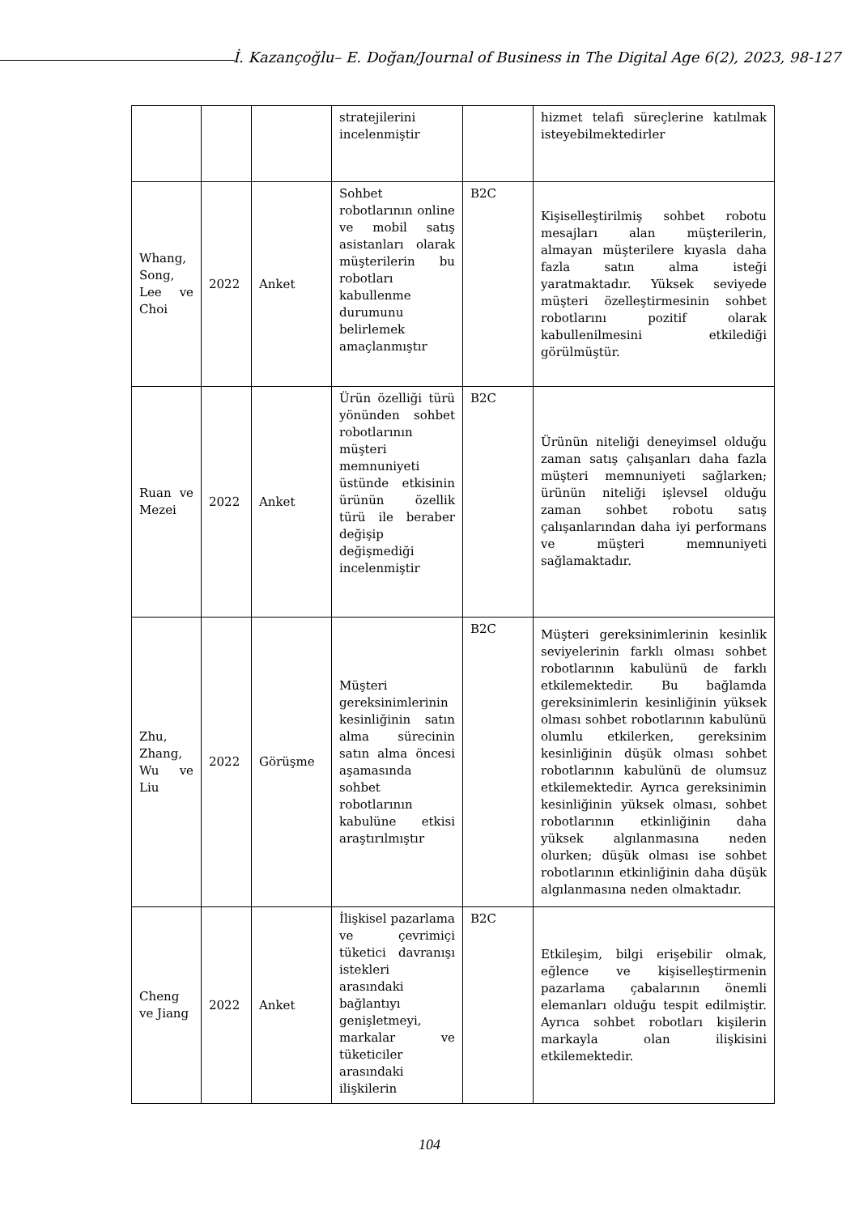İ. Kazançoğlu– E. Doğan/Journal of Business in The Digital Age 6(2), 2023, 98-127
| | | | stratejilerini incelenmiştir | | hizmet telafi süreçlerine katılmak isteyebilmektedirler |
| Whang, Song, Lee ve Choi | 2022 | Anket | Sohbet robotlarının online ve mobil satış asistanları olarak müşterilerin bu robotları kabullenme durumunu belirlemek amaçlanmıştır | B2C | Kişiselleştirilmiş sohbet robotu mesajları alan müşterilerin, almayan müşterilere kıyasla daha fazla satın alma isteği yaratmaktadır. Yüksek seviyede müşteri özelleştirmesinin sohbet robotlarını pozitif olarak kabullenilmesini etkilediği görülmüştür. |
| Ruan ve Mezei | 2022 | Anket | Ürün özelliği türü yönünden sohbet robotlarının müşteri memnuniyeti üstünde etkisinin ürünün özellik türü ile beraber değişip değişmediği incelenmiştir | B2C | Ürünün niteliği deneyimsel olduğu zaman satış çalışanları daha fazla müşteri memnuniyeti sağlarken; ürünün niteliği işlevsel olduğu zaman sohbet robotu satış çalışanlarından daha iyi performans ve müşteri memnuniyeti sağlamaktadır. |
| Zhu, Zhang, Wu ve Liu | 2022 | Görüşme | Müşteri gereksinimlerinin kesinliğinin satın alma sürecinin satın alma öncesi aşamasında sohbet robotlarının kabulüne etkisi araştırılmıştır | B2C | Müşteri gereksinimlerinin kesinlik seviyelerinin farklı olması sohbet robotlarının kabulünü de farklı etkilemektedir. Bu bağlamda gereksinimlerin kesinliğinin yüksek olması sohbet robotlarının kabulünü olumlu etkilerken, gereksinim kesinliğinin düşük olması sohbet robotlarının kabulünü de olumsuz etkilemektedir. Ayrıca gereksinimin kesinliğinin yüksek olması, sohbet robotlarının etkinliğinin daha yüksek algılanmasına neden olurken; düşük olması ise sohbet robotlarının etkinliğinin daha düşük algılanmasına neden olmaktadır. |
| Cheng ve Jiang | 2022 | Anket | İlişkisel pazarlama ve çevrimiçi tüketici davranışı istekleri arasındaki bağlantıyı genişletmeyi, markalar ve tüketiciler arasındaki ilişkilerin | B2C | Etkileşim, bilgi erişebilir olmak, eğlence ve kişiselleştirmenin pazarlama çabalarının önemli elemanları olduğu tespit edilmiştir. Ayrıca sohbet robotları kişilerin markayla olan ilişkisini etkilemektedir. |
104